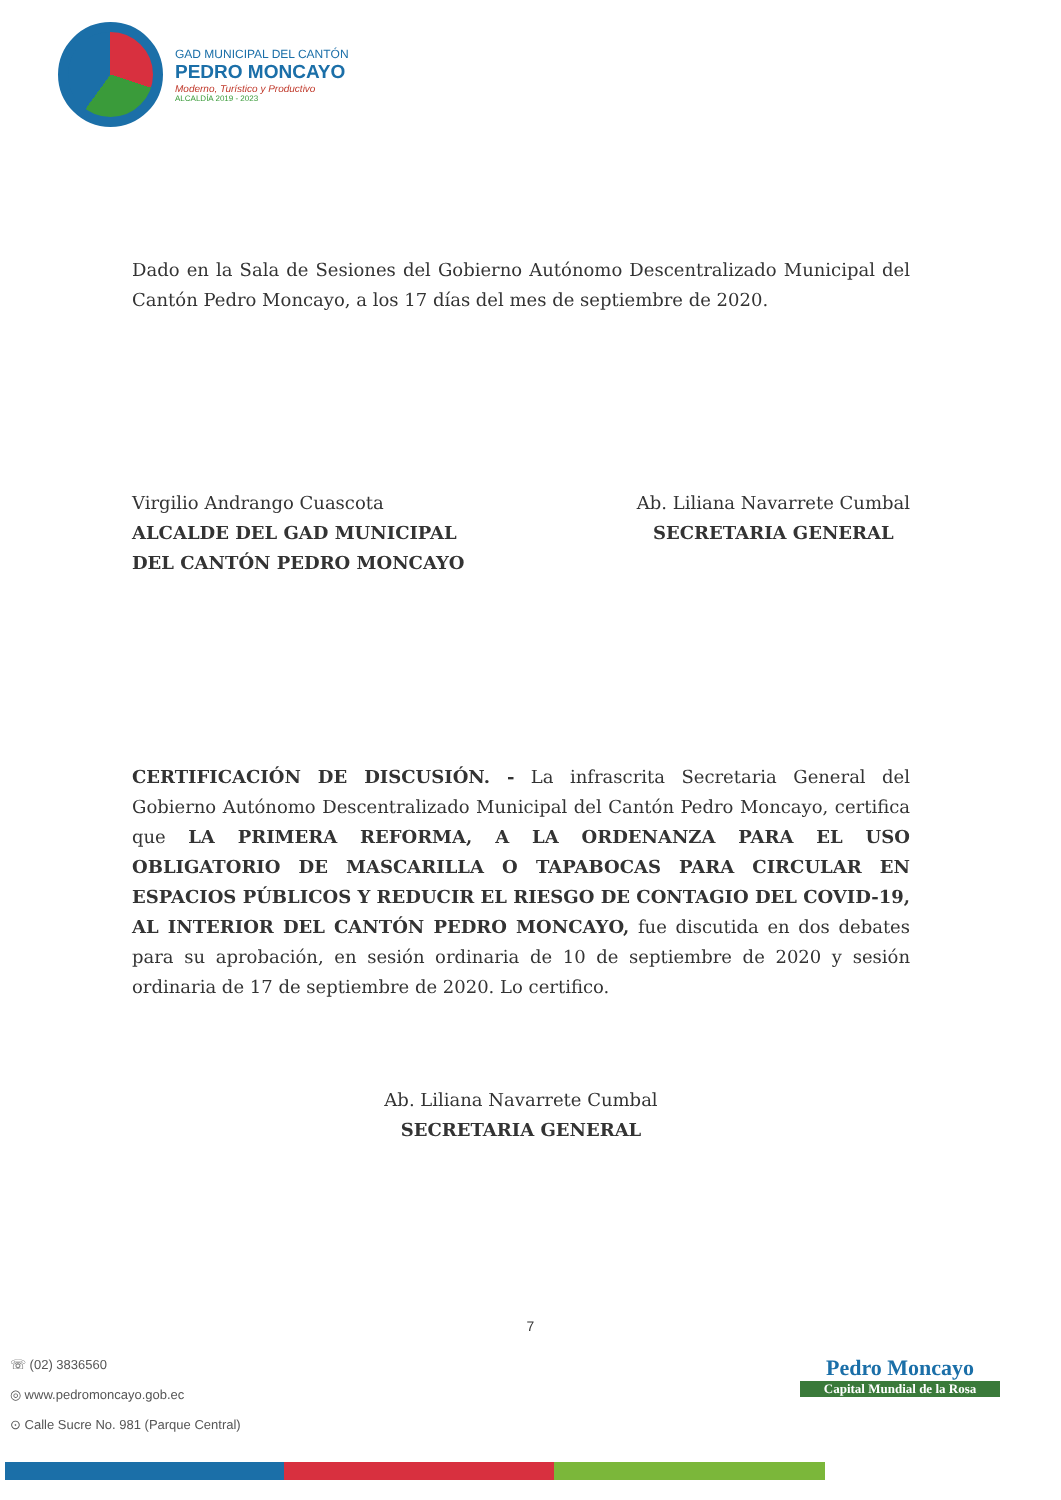GAD MUNICIPAL DEL CANTÓN
PEDRO MONCAYO
Moderno, Turístico y Productivo
ALCALDÍA 2019 - 2023
Dado en la Sala de Sesiones del Gobierno Autónomo Descentralizado Municipal del Cantón Pedro Moncayo, a los 17 días del mes de septiembre de 2020.
Virgilio Andrango Cuascota
ALCALDE DEL GAD MUNICIPAL
DEL CANTÓN PEDRO MONCAYO
Ab. Liliana Navarrete Cumbal
SECRETARIA GENERAL
CERTIFICACIÓN DE DISCUSIÓN. - La infrascrita Secretaria General del Gobierno Autónomo Descentralizado Municipal del Cantón Pedro Moncayo, certifica que LA PRIMERA REFORMA, A LA ORDENANZA PARA EL USO OBLIGATORIO DE MASCARILLA O TAPABOCAS PARA CIRCULAR EN ESPACIOS PÚBLICOS Y REDUCIR EL RIESGO DE CONTAGIO DEL COVID-19, AL INTERIOR DEL CANTÓN PEDRO MONCAYO, fue discutida en dos debates para su aprobación, en sesión ordinaria de 10 de septiembre de 2020 y sesión ordinaria de 17 de septiembre de 2020. Lo certifico.
Ab. Liliana Navarrete Cumbal
SECRETARIA GENERAL
7
☏ (02) 3836560
◎ www.pedromoncayo.gob.ec
⊙ Calle Sucre No. 981 (Parque Central)
Pedro Moncayo
Capital Mundial de la Rosa